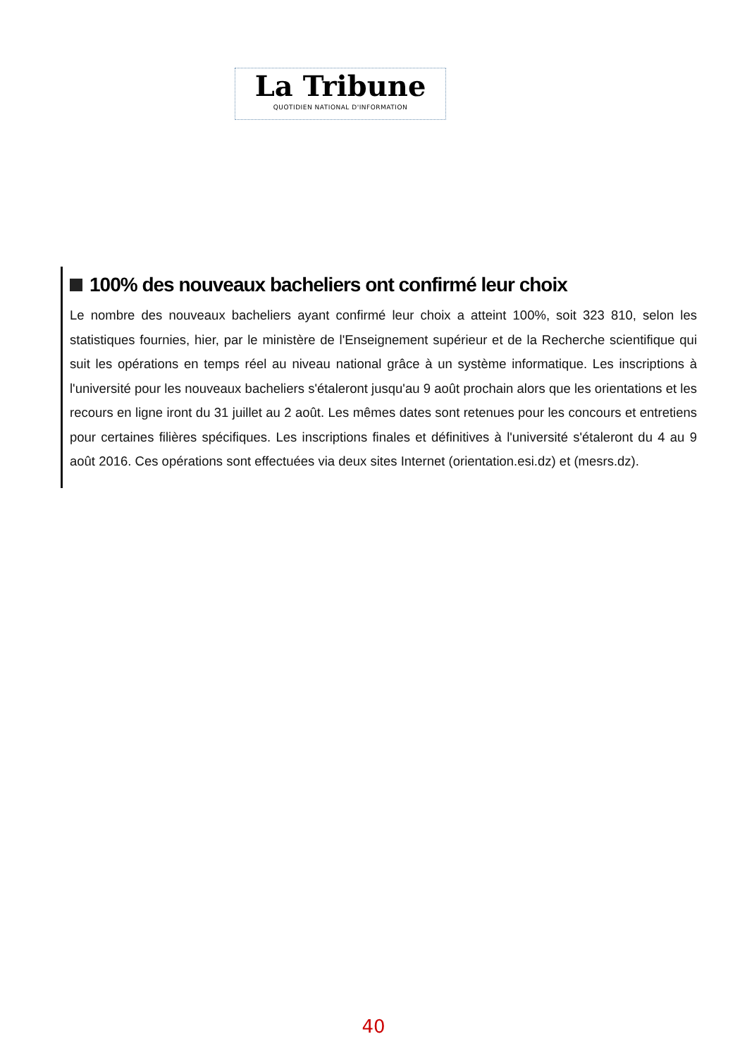La Tribune
QUOTIDIEN NATIONAL D'INFORMATION
100% des nouveaux bacheliers ont confirmé leur choix
Le nombre des nouveaux bacheliers ayant confirmé leur choix a atteint 100%, soit 323 810, selon les statistiques fournies, hier, par le ministère de l'Enseignement supérieur et de la Recherche scientifique qui suit les opérations en temps réel au niveau national grâce à un système informatique. Les inscriptions à l'université pour les nouveaux bacheliers s'étaleront jusqu'au 9 août prochain alors que les orientations et les recours en ligne iront du 31 juillet au 2 août. Les mêmes dates sont retenues pour les concours et entretiens pour certaines filières spécifiques. Les inscriptions finales et définitives à l'université s'étaleront du 4 au 9 août 2016. Ces opérations sont effectuées via deux sites Internet (orientation.esi.dz) et (mesrs.dz).
40